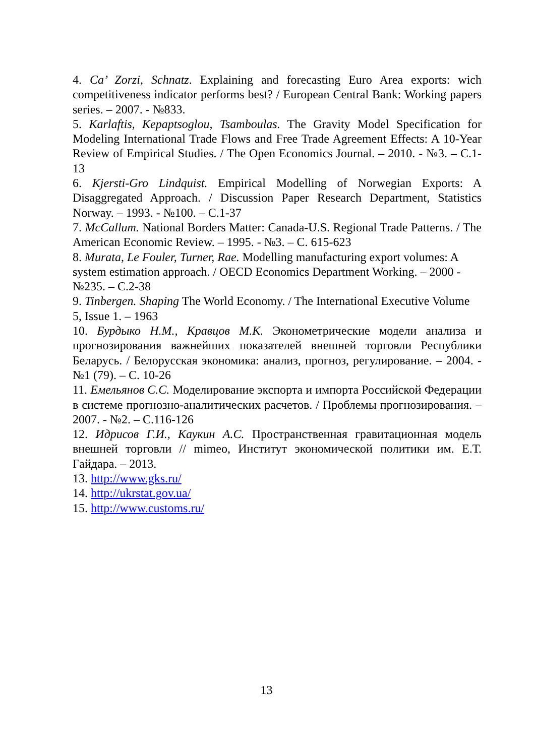4. Ca’ Zorzi, Schnatz. Explaining and forecasting Euro Area exports: wich competitiveness indicator performs best? / European Central Bank: Working papers series. – 2007. - №833.
5. Karlaftis, Kepaptsoglou, Tsamboulas. The Gravity Model Specification for Modeling International Trade Flows and Free Trade Agreement Effects: A 10-Year Review of Empirical Studies. / The Open Economics Journal. – 2010. - №3. – C.1-13
6. Kjersti-Gro Lindquist. Empirical Modelling of Norwegian Exports: A Disaggregated Approach. / Discussion Paper Research Department, Statistics Norway. – 1993. - №100. – C.1-37
7. McCallum. National Borders Matter: Canada-U.S. Regional Trade Patterns. / The American Economic Review. – 1995. - №3. – C. 615-623
8. Murata, Le Fouler, Turner, Rae. Modelling manufacturing export volumes: A system estimation approach. / OECD Economics Department Working. – 2000 - №235. – C.2-38
9. Tinbergen. Shaping The World Economy. / The International Executive Volume 5, Issue 1. – 1963
10. Бурдыко Н.М., Кравцов М.К. Эконометрические модели анализа и прогнозирования важнейших показателей внешней торговли Республики Беларусь. / Белорусская экономика: анализ, прогноз, регулирование. – 2004. - №1 (79). – С. 10-26
11. Емельянов С.С. Моделирование экспорта и импорта Российской Федерации в системе прогнозно-аналитических расчетов. / Проблемы прогнозирования. – 2007. - №2. – С.116-126
12. Идрисов Г.И., Каукин А.С. Пространственная гравитационная модель внешней торговли // mimeo, Институт экономической политики им. Е.Т. Гайдара. – 2013.
13. http://www.gks.ru/
14. http://ukrstat.gov.ua/
15. http://www.customs.ru/
13